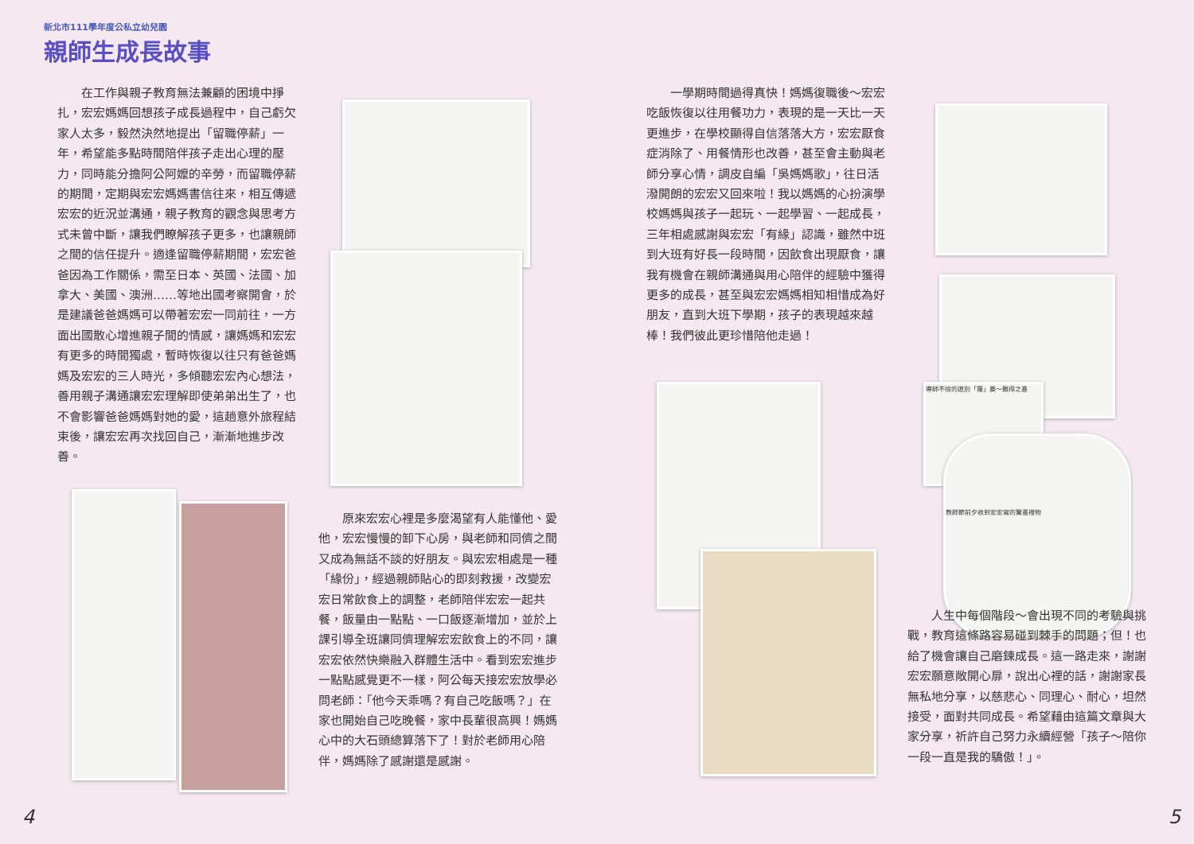新北市111學年度公私立幼兒園
親師生成長故事
　　在工作與親子教育無法兼顧的困境中掙扎，宏宏媽媽回想孩子成長過程中，自己虧欠家人太多，毅然決然地提出「留職停薪」一年，希望能多點時間陪伴孩子走出心理的壓力，同時能分擔阿公阿嬤的辛勞，而留職停薪的期間，定期與宏宏媽媽書信往來，相互傳遞宏宏的近況並溝通，親子教育的觀念與思考方式未曾中斷，讓我們瞭解孩子更多，也讓親師之間的信任提升。適逢留職停薪期間，宏宏爸爸因為工作關係，需至日本、英國、法國、加拿大、美國、澳洲……等地出國考察開會，於是建議爸爸媽媽可以帶著宏宏一同前往，一方面出國散心增進親子間的情感，讓媽媽和宏宏有更多的時間獨處，暫時恢復以往只有爸爸媽媽及宏宏的三人時光，多傾聽宏宏內心想法，善用親子溝通讓宏宏理解即使弟弟出生了，也不會影響爸爸媽媽對她的愛，這趟意外旅程結束後，讓宏宏再次找回自己，漸漸地進步改善。
　　原來宏宏心裡是多麼渴望有人能懂他、愛他，宏宏慢慢的卸下心房，與老師和同儕之間又成為無話不談的好朋友。與宏宏相處是一種「緣份」，經過親師貼心的即刻救援，改變宏宏日常飲食上的調整，老師陪伴宏宏一起共餐，飯量由一點點、一口飯逐漸增加，並於上課引導全班讓同儕理解宏宏飲食上的不同，讓宏宏依然快樂融入群體生活中。看到宏宏進步一點點感覺更不一樣，阿公每天接宏宏放學必問老師：「他今天乖嗎？有自己吃飯嗎？」在家也開始自己吃晚餐，家中長輩很高興！媽媽心中的大石頭總算落下了！對於老師用心陪伴，媽媽除了感謝還是感謝。
　　一學期時間過得真快！媽媽復職後～宏宏吃飯恢復以往用餐功力，表現的是一天比一天更進步，在學校顯得自信落落大方，宏宏厭食症消除了、用餐情形也改善，甚至會主動與老師分享心情，調皮自編「吳媽媽歌」，往日活潑開朗的宏宏又回來啦！我以媽媽的心扮演學校媽媽與孩子一起玩、一起學習、一起成長，三年相處感謝與宏宏「有緣」認識，雖然中班到大班有好長一段時間，因飲食出現厭食，讓我有機會在親師溝通與用心陪伴的經驗中獲得更多的成長，甚至與宏宏媽媽相知相惜成為好朋友，直到大班下學期，孩子的表現越來越棒！我們彼此更珍惜陪他走過！
導師不捨的道別「羅」要～難得之喜
教師節前夕收到宏宏寫的驚喜禮物
　　人生中每個階段～會出現不同的考驗與挑戰，教育這條路容易碰到棘手的問題；但！也給了機會讓自己磨鍊成長。這一路走來，謝謝宏宏願意敞開心扉，說出心裡的話，謝謝家長無私地分享，以慈悲心、同理心、耐心，坦然接受，面對共同成長。希望藉由這篇文章與大家分享，祈許自己努力永續經營「孩子～陪你一段一直是我的驕傲！」。
4 5